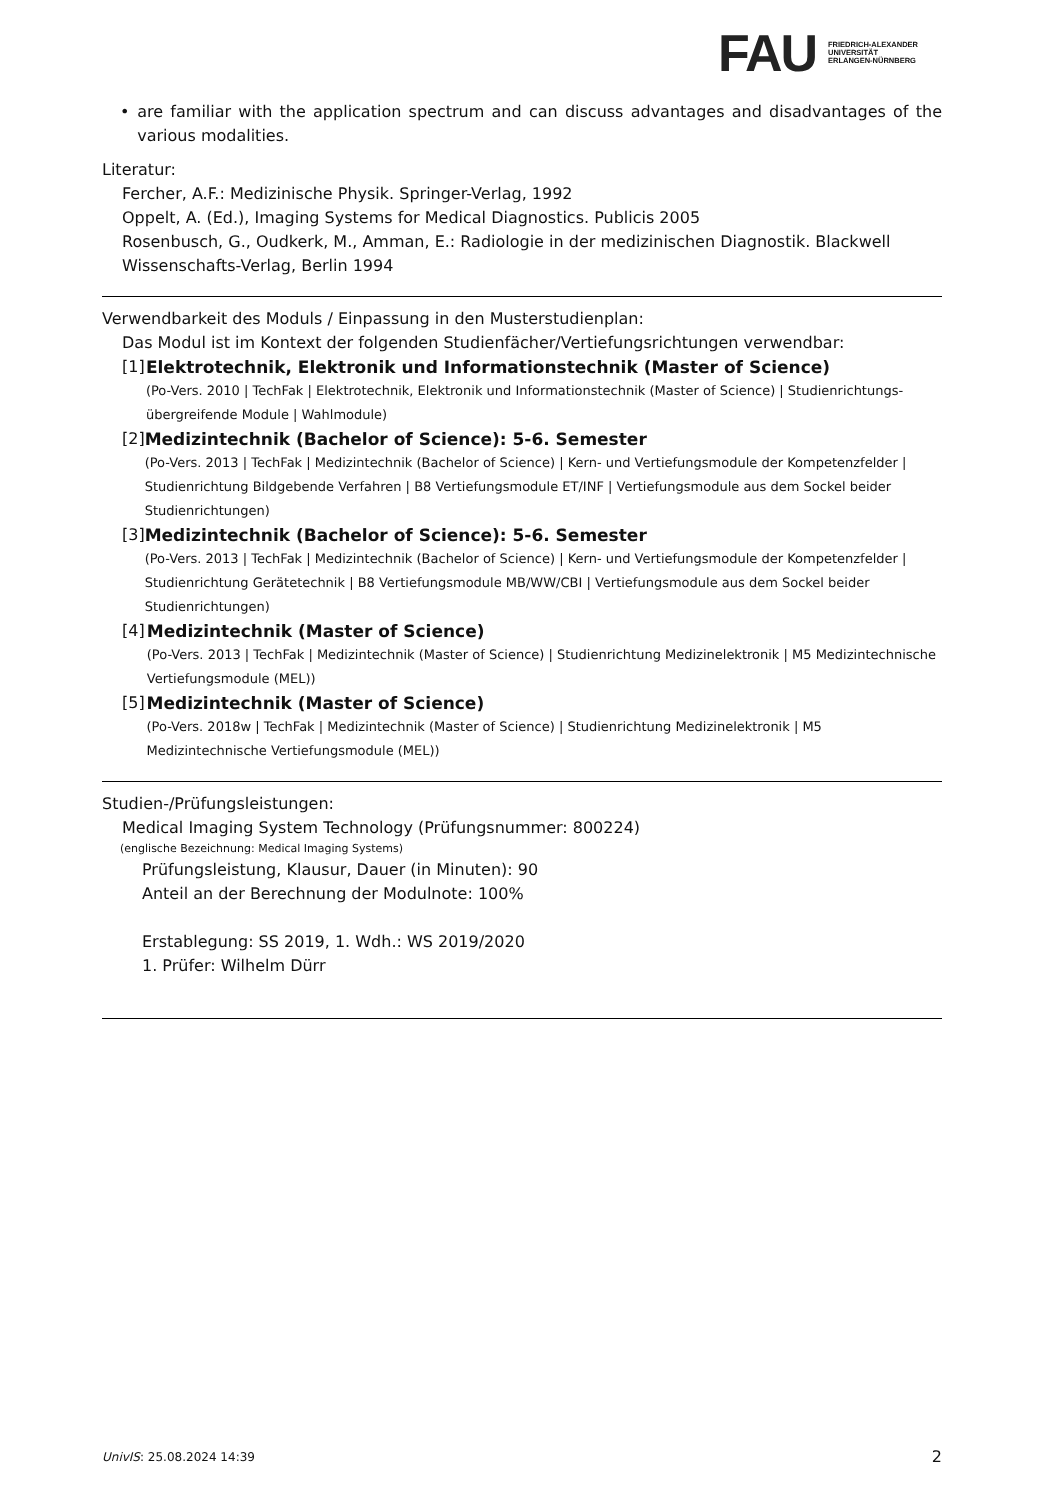FAU
FRIEDRICH-ALEXANDER
UNIVERSITÄT
ERLANGEN-NÜRNBERG
• are familiar with the application spectrum and can discuss advantages and disadvantages of the various modalities.
Literatur:
Fercher, A.F.: Medizinische Physik. Springer-Verlag, 1992
Oppelt, A. (Ed.), Imaging Systems for Medical Diagnostics. Publicis 2005
Rosenbusch, G., Oudkerk, M., Amman, E.: Radiologie in der medizinischen Diagnostik. Blackwell Wissenschafts-Verlag, Berlin 1994
Verwendbarkeit des Moduls / Einpassung in den Musterstudienplan:
Das Modul ist im Kontext der folgenden Studienfächer/Vertiefungsrichtungen verwendbar:
[1] Elektrotechnik, Elektronik und Informationstechnik (Master of Science)
(Po-Vers. 2010 | TechFak | Elektrotechnik, Elektronik und Informationstechnik (Master of Science) | Studienrichtungs-übergreifende Module | Wahlmodule)
[2] Medizintechnik (Bachelor of Science): 5-6. Semester
(Po-Vers. 2013 | TechFak | Medizintechnik (Bachelor of Science) | Kern- und Vertiefungsmodule der Kompetenzfelder | Studienrichtung Bildgebende Verfahren | B8 Vertiefungsmodule ET/INF | Vertiefungsmodule aus dem Sockel beider Studienrichtungen)
[3] Medizintechnik (Bachelor of Science): 5-6. Semester
(Po-Vers. 2013 | TechFak | Medizintechnik (Bachelor of Science) | Kern- und Vertiefungsmodule der Kompetenzfelder | Studienrichtung Gerätetechnik | B8 Vertiefungsmodule MB/WW/CBI | Vertiefungsmodule aus dem Sockel beider Studienrichtungen)
[4] Medizintechnik (Master of Science)
(Po-Vers. 2013 | TechFak | Medizintechnik (Master of Science) | Studienrichtung Medizinelektronik | M5 Medizintechnische Vertiefungsmodule (MEL))
[5] Medizintechnik (Master of Science)
(Po-Vers. 2018w | TechFak | Medizintechnik (Master of Science) | Studienrichtung Medizinelektronik | M5 Medizintechnische Vertiefungsmodule (MEL))
Studien-/Prüfungsleistungen:
Medical Imaging System Technology (Prüfungsnummer: 800224)
(englische Bezeichnung: Medical Imaging Systems)
Prüfungsleistung, Klausur, Dauer (in Minuten): 90
Anteil an der Berechnung der Modulnote: 100%
Erstablegung: SS 2019, 1. Wdh.: WS 2019/2020
1. Prüfer: Wilhelm Dürr
UnivIS: 25.08.2024 14:39 2